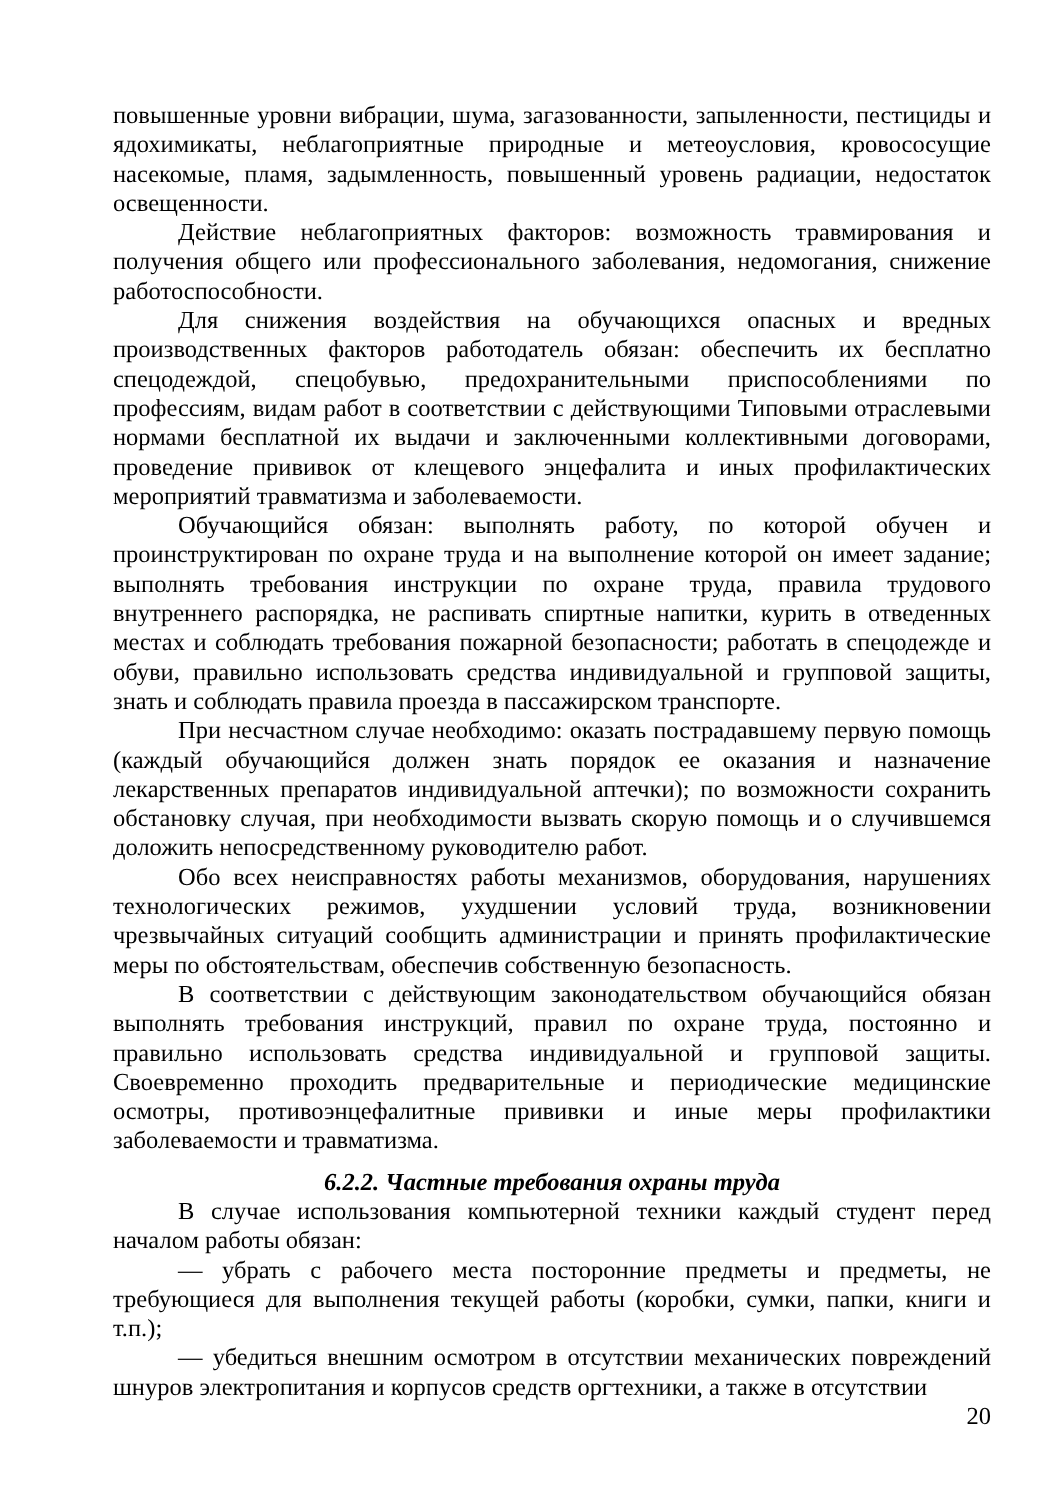повышенные уровни вибрации, шума, загазованности, запыленности, пестициды и ядохимикаты, неблагоприятные природные и метеоусловия, кровососущие насекомые, пламя, задымленность, повышенный уровень радиации, недостаток освещенности.
Действие неблагоприятных факторов: возможность травмирования и получения общего или профессионального заболевания, недомогания, снижение работоспособности.
Для снижения воздействия на обучающихся опасных и вредных производственных факторов работодатель обязан: обеспечить их бесплатно спецодеждой, спецобувью, предохранительными приспособлениями по профессиям, видам работ в соответствии с действующими Типовыми отраслевыми нормами бесплатной их выдачи и заключенными коллективными договорами, проведение прививок от клещевого энцефалита и иных профилактических мероприятий травматизма и заболеваемости.
Обучающийся обязан: выполнять работу, по которой обучен и проинструктирован по охране труда и на выполнение которой он имеет задание; выполнять требования инструкции по охране труда, правила трудового внутреннего распорядка, не распивать спиртные напитки, курить в отведенных местах и соблюдать требования пожарной безопасности; работать в спецодежде и обуви, правильно использовать средства индивидуальной и групповой защиты, знать и соблюдать правила проезда в пассажирском транспорте.
При несчастном случае необходимо: оказать пострадавшему первую помощь (каждый обучающийся должен знать порядок ее оказания и назначение лекарственных препаратов индивидуальной аптечки); по возможности сохранить обстановку случая, при необходимости вызвать скорую помощь и о случившемся доложить непосредственному руководителю работ.
Обо всех неисправностях работы механизмов, оборудования, нарушениях технологических режимов, ухудшении условий труда, возникновении чрезвычайных ситуаций сообщить администрации и принять профилактические меры по обстоятельствам, обеспечив собственную безопасность.
В соответствии с действующим законодательством обучающийся обязан выполнять требования инструкций, правил по охране труда, постоянно и правильно использовать средства индивидуальной и групповой защиты. Своевременно проходить предварительные и периодические медицинские осмотры, противоэнцефалитные прививки и иные меры профилактики заболеваемости и травматизма.
6.2.2. Частные требования охраны труда
В случае использования компьютерной техники каждый студент перед началом работы обязан:
— убрать с рабочего места посторонние предметы и предметы, не требующиеся для выполнения текущей работы (коробки, сумки, папки, книги и т.п.);
— убедиться внешним осмотром в отсутствии механических повреждений шнуров электропитания и корпусов средств оргтехники, а также в отсутствии
20